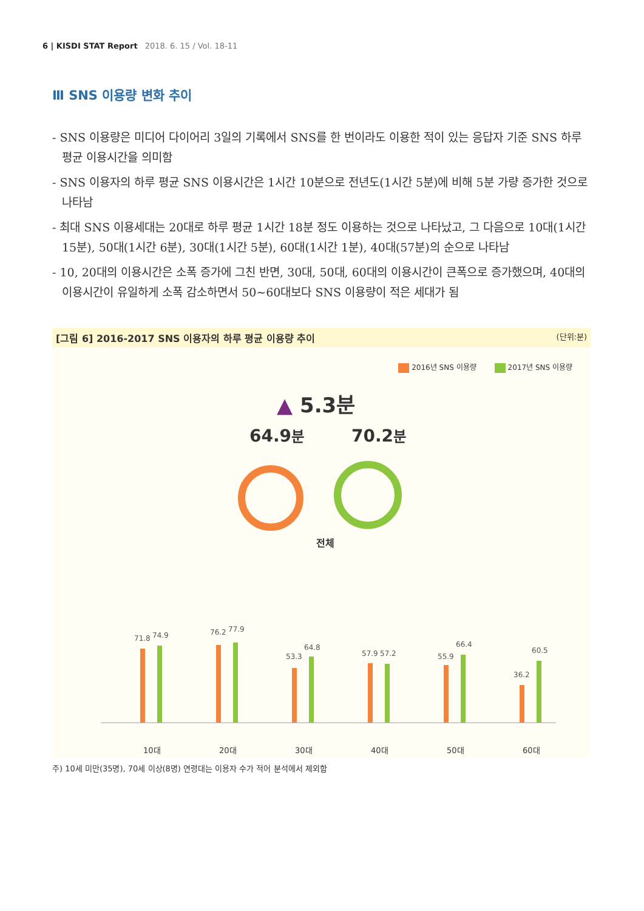6 | KISDI STAT Report 2018. 6. 15 / Vol. 18-11
Ⅲ SNS 이용량 변화 추이
- SNS 이용량은 미디어 다이어리 3일의 기록에서 SNS를 한 번이라도 이용한 적이 있는 응답자 기준 SNS 하루 평균 이용시간을 의미함
- SNS 이용자의 하루 평균 SNS 이용시간은 1시간 10분으로 전년도(1시간 5분)에 비해 5분 가량 증가한 것으로 나타남
- 최대 SNS 이용세대는 20대로 하루 평균 1시간 18분 정도 이용하는 것으로 나타났고, 그 다음으로 10대(1시간 15분), 50대(1시간 6분), 30대(1시간 5분), 60대(1시간 1분), 40대(57분)의 순으로 나타남
- 10, 20대의 이용시간은 소폭 증가에 그친 반면, 30대, 50대, 60대의 이용시간이 큰폭으로 증가했으며, 40대의 이용시간이 유일하게 소폭 감소하면서 50~60대보다 SNS 이용량이 적은 세대가 됨
[그림 6] 2016-2017 SNS 이용자의 하루 평균 이용량 추이 (단위:분)
2016년 SNS 이용량 2017년 SNS 이용량
▲ 5.3분
64.9분 70.2분
전체
71.8
74.9
76.2
77.9
53.3
64.8
57.9
57.2
55.9
66.4
36.2
60.5
10대
20대
30대
40대
50대
60대
주) 10세 미만(35명), 70세 이상(8명) 연령대는 이용자 수가 적어 분석에서 제외함